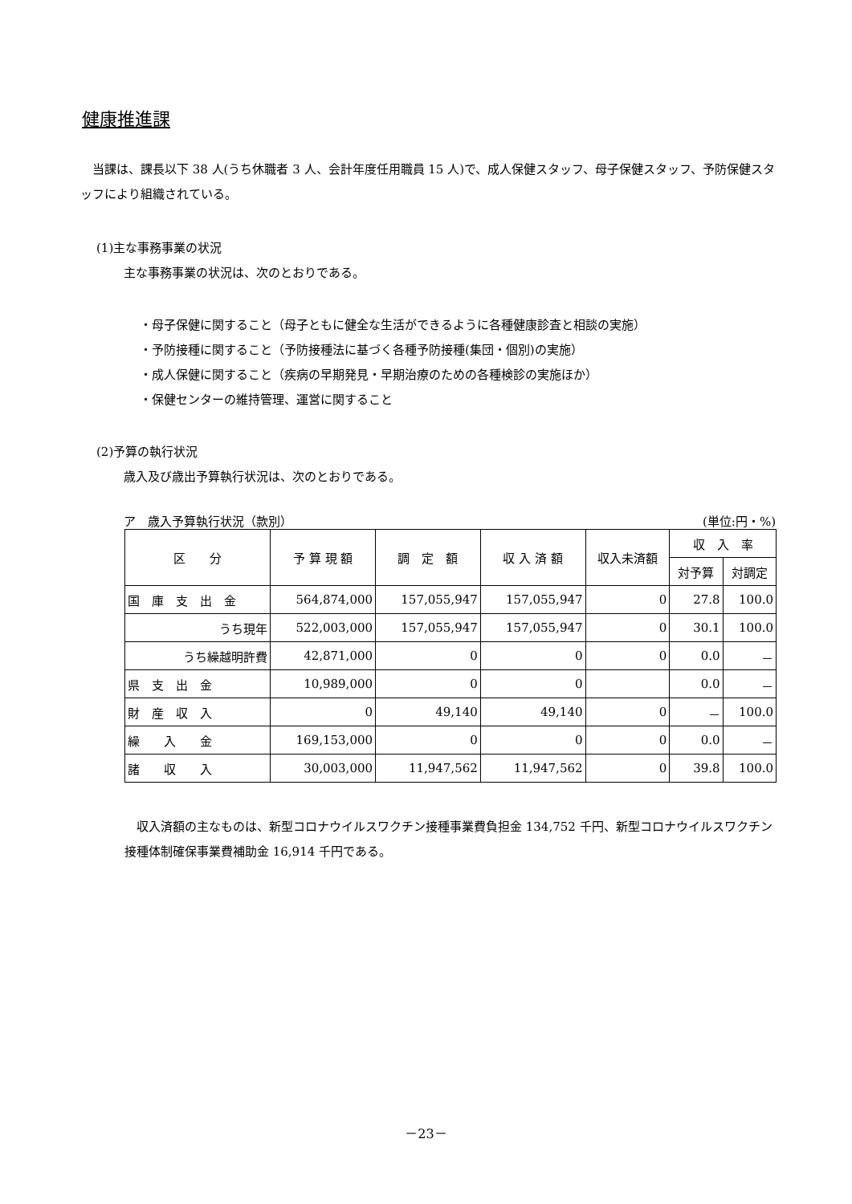健康推進課
　当課は、課長以下 38 人(うち休職者 3 人、会計年度任用職員 15 人)で、成人保健スタッフ、母子保健スタッフ、予防保健スタッフにより組織されている。
(1)主な事務事業の状況
主な事務事業の状況は、次のとおりである。
・母子保健に関すること（母子ともに健全な生活ができるように各種健康診査と相談の実施）
・予防接種に関すること（予防接種法に基づく各種予防接種(集団・個別)の実施）
・成人保健に関すること（疾病の早期発見・早期治療のための各種検診の実施ほか）
・保健センターの維持管理、運営に関すること
(2)予算の執行状況
歳入及び歳出予算執行状況は、次のとおりである。
ア　歳入予算執行状況（款別） (単位:円・%)
| 区 分 | 予 算 現 額 | 調 定 額 | 収 入 済 額 | 収入未済額 | 収 入 率 | |
| --- | --- | --- | --- | --- | --- | --- |
| | | | | | 対予算 | 対調定 |
| 国 庫 支 出 金 | 564,874,000 | 157,055,947 | 157,055,947 | 0 | 27.8 | 100.0 |
| うち現年 | 522,003,000 | 157,055,947 | 157,055,947 | 0 | 30.1 | 100.0 |
| うち繰越明許費 | 42,871,000 | 0 | 0 | 0 | 0.0 | － |
| 県 支 出 金 | 10,989,000 | 0 | 0 | | 0.0 | － |
| 財 産 収 入 | 0 | 49,140 | 49,140 | 0 | － | 100.0 |
| 繰 入 金 | 169,153,000 | 0 | 0 | 0 | 0.0 | － |
| 諸 収 入 | 30,003,000 | 11,947,562 | 11,947,562 | 0 | 39.8 | 100.0 |
　収入済額の主なものは、新型コロナウイルスワクチン接種事業費負担金 134,752 千円、新型コロナウイルスワクチン接種体制確保事業費補助金 16,914 千円である。
－23－